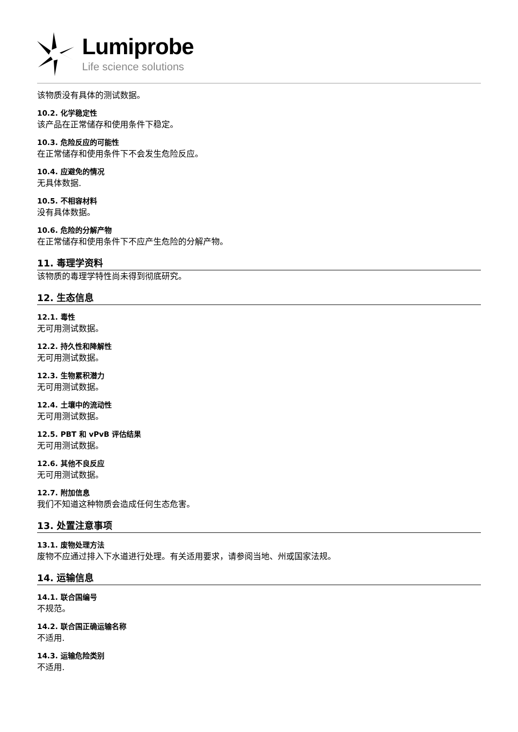Lumiprobe
Life science solutions
该物质没有具体的测试数据。
10.2. 化学稳定性
该产品在正常储存和使用条件下稳定。
10.3. 危险反应的可能性
在正常储存和使用条件下不会发生危险反应。
10.4. 应避免的情况
无具体数据.
10.5. 不相容材料
没有具体数据。
10.6. 危险的分解产物
在正常储存和使用条件下不应产生危险的分解产物。
11. 毒理学资料
该物质的毒理学特性尚未得到彻底研究。
12. 生态信息
12.1. 毒性
无可用测试数据。
12.2. 持久性和降解性
无可用测试数据。
12.3. 生物累积潜力
无可用测试数据。
12.4. 土壤中的流动性
无可用测试数据。
12.5. PBT 和 vPvB 评估结果
无可用测试数据。
12.6. 其他不良反应
无可用测试数据。
12.7. 附加信息
我们不知道这种物质会造成任何生态危害。
13. 处置注意事项
13.1. 废物处理方法
废物不应通过排入下水道进行处理。有关适用要求，请参阅当地、州或国家法规。
14. 运输信息
14.1. 联合国编号
不规范。
14.2. 联合国正确运输名称
不适用.
14.3. 运输危险类别
不适用.